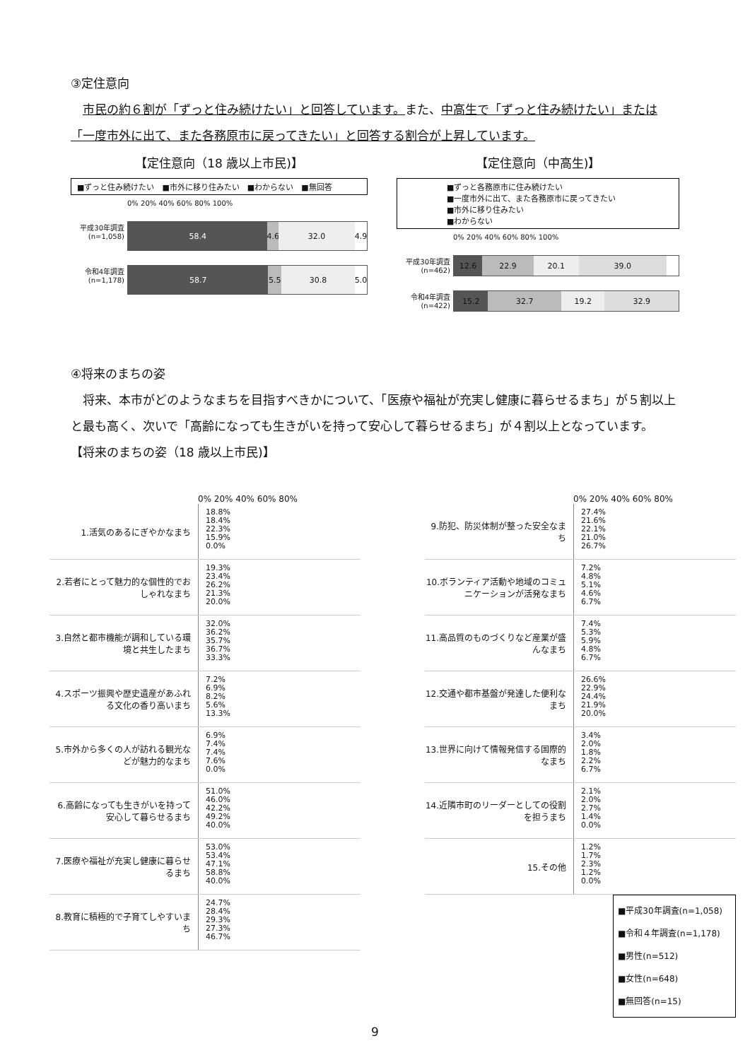③定住意向
　市民の約６割が「ずっと住み続けたい」と回答しています。また、中高生で「ずっと住み続けたい」または「一度市外に出て、また各務原市に戻ってきたい」と回答する割合が上昇しています。
【定住意向（18 歳以上市民)】
■ずっと住み続けたい　■市外に移り住みたい　■わからない　■無回答
0% 20% 40% 60% 80% 100%
平成30年調査 (n=1,058)
58.4 4.6 32.0 4.9
令和4年調査 (n=1,178)
58.7 5.5 30.8 5.0
【定住意向（中高生)】
■ずっと各務原市に住み続けたい
■一度市外に出て、また各務原市に戻ってきたい
■市外に移り住みたい
■わからない
0% 20% 40% 60% 80% 100%
平成30年調査 (n=462)
12.6 22.9 20.1 39.0
令和4年調査 (n=422)
15.2 32.7 19.2 32.9
④将来のまちの姿
　将来、本市がどのようなまちを目指すべきかについて、「医療や福祉が充実し健康に暮らせるまち」が５割以上と最も高く、次いで「高齢になっても生きがいを持って安心して暮らせるまち」が４割以上となっています。
【将来のまちの姿（18 歳以上市民)】
0% 20% 40% 60% 80%
1.活気のあるにぎやかなまち
18.8%
18.4%
22.3%
15.9%
0.0%
2.若者にとって魅力的な個性的でおしゃれなまち
19.3%
23.4%
26.2%
21.3%
20.0%
3.自然と都市機能が調和している環境と共生したまち
32.0%
36.2%
35.7%
36.7%
33.3%
4.スポーツ振興や歴史遺産があふれる文化の香り高いまち
7.2%
6.9%
8.2%
5.6%
13.3%
5.市外から多くの人が訪れる観光などが魅力的なまち
6.9%
7.4%
7.4%
7.6%
0.0%
6.高齢になっても生きがいを持って安心して暮らせるまち
51.0%
46.0%
42.2%
49.2%
40.0%
7.医療や福祉が充実し健康に暮らせるまち
53.0%
53.4%
47.1%
58.8%
40.0%
8.教育に積極的で子育てしやすいまち
24.7%
28.4%
29.3%
27.3%
46.7%
0% 20% 40% 60% 80%
9.防犯、防災体制が整った安全なまち
27.4%
21.6%
22.1%
21.0%
26.7%
10.ボランティア活動や地域のコミュニケーションが活発なまち
7.2%
4.8%
5.1%
4.6%
6.7%
11.高品質のものづくりなど産業が盛んなまち
7.4%
5.3%
5.9%
4.8%
6.7%
12.交通や都市基盤が発達した便利なまち
26.6%
22.9%
24.4%
21.9%
20.0%
13.世界に向けて情報発信する国際的なまち
3.4%
2.0%
1.8%
2.2%
6.7%
14.近隣市町のリーダーとしての役割を担うまち
2.1%
2.0%
2.7%
1.4%
0.0%
15.その他
1.2%
1.7%
2.3%
1.2%
0.0%
■平成30年調査(n=1,058)
■令和４年調査(n=1,178)
■男性(n=512)
■女性(n=648)
■無回答(n=15)
9